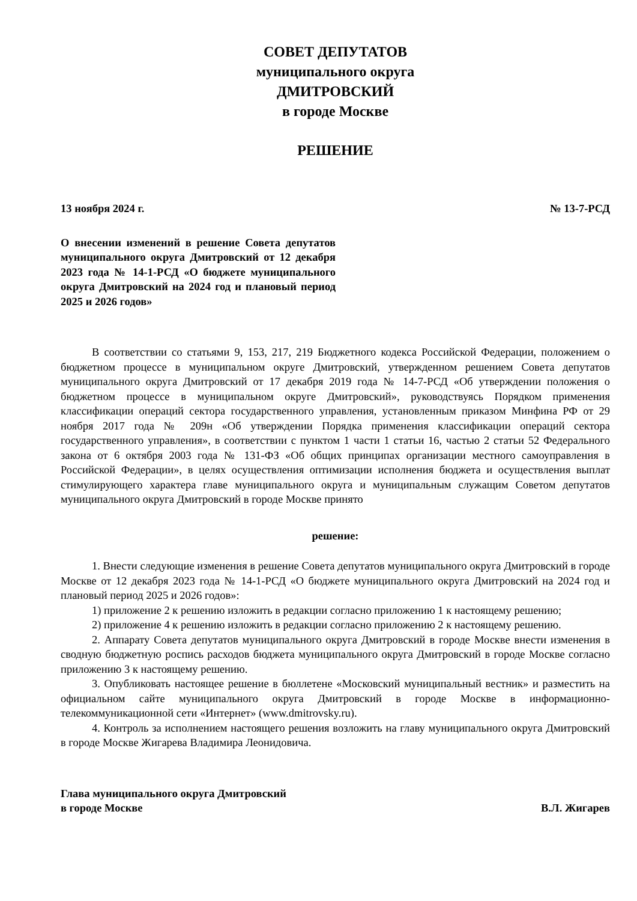СОВЕТ ДЕПУТАТОВ
муниципального округа
ДМИТРОВСКИЙ
в городе Москве
РЕШЕНИЕ
13 ноября 2024 г. № 13-7-РСД
О внесении изменений в решение Совета депутатов муниципального округа Дмитровский от 12 декабря 2023 года № 14-1-РСД «О бюджете муниципального округа Дмитровский на 2024 год и плановый период 2025 и 2026 годов»
В соответствии со статьями 9, 153, 217, 219 Бюджетного кодекса Российской Федерации, положением о бюджетном процессе в муниципальном округе Дмитровский, утвержденном решением Совета депутатов муниципального округа Дмитровский от 17 декабря 2019 года № 14-7-РСД «Об утверждении положения о бюджетном процессе в муниципальном округе Дмитровский», руководствуясь Порядком применения классификации операций сектора государственного управления, установленным приказом Минфина РФ от 29 ноября 2017 года № 209н «Об утверждении Порядка применения классификации операций сектора государственного управления», в соответствии с пунктом 1 части 1 статьи 16, частью 2 статьи 52 Федерального закона от 6 октября 2003 года № 131-ФЗ «Об общих принципах организации местного самоуправления в Российской Федерации», в целях осуществления оптимизации исполнения бюджета и осуществления выплат стимулирующего характера главе муниципального округа и муниципальным служащим Советом депутатов муниципального округа Дмитровский в городе Москве принято
решение:
1. Внести следующие изменения в решение Совета депутатов муниципального округа Дмитровский в городе Москве от 12 декабря 2023 года № 14-1-РСД «О бюджете муниципального округа Дмитровский на 2024 год и плановый период 2025 и 2026 годов»:
1) приложение 2 к решению изложить в редакции согласно приложению 1 к настоящему решению;
2) приложение 4 к решению изложить в редакции согласно приложению 2 к настоящему решению.
2. Аппарату Совета депутатов муниципального округа Дмитровский в городе Москве внести изменения в сводную бюджетную роспись расходов бюджета муниципального округа Дмитровский в городе Москве согласно приложению 3 к настоящему решению.
3. Опубликовать настоящее решение в бюллетене «Московский муниципальный вестник» и разместить на официальном сайте муниципального округа Дмитровский в городе Москве в информационно-телекоммуникационной сети «Интернет» (www.dmitrovsky.ru).
4. Контроль за исполнением настоящего решения возложить на главу муниципального округа Дмитровский в городе Москве Жигарева Владимира Леонидовича.
Глава муниципального округа Дмитровский
в городе Москве В.Л. Жигарев